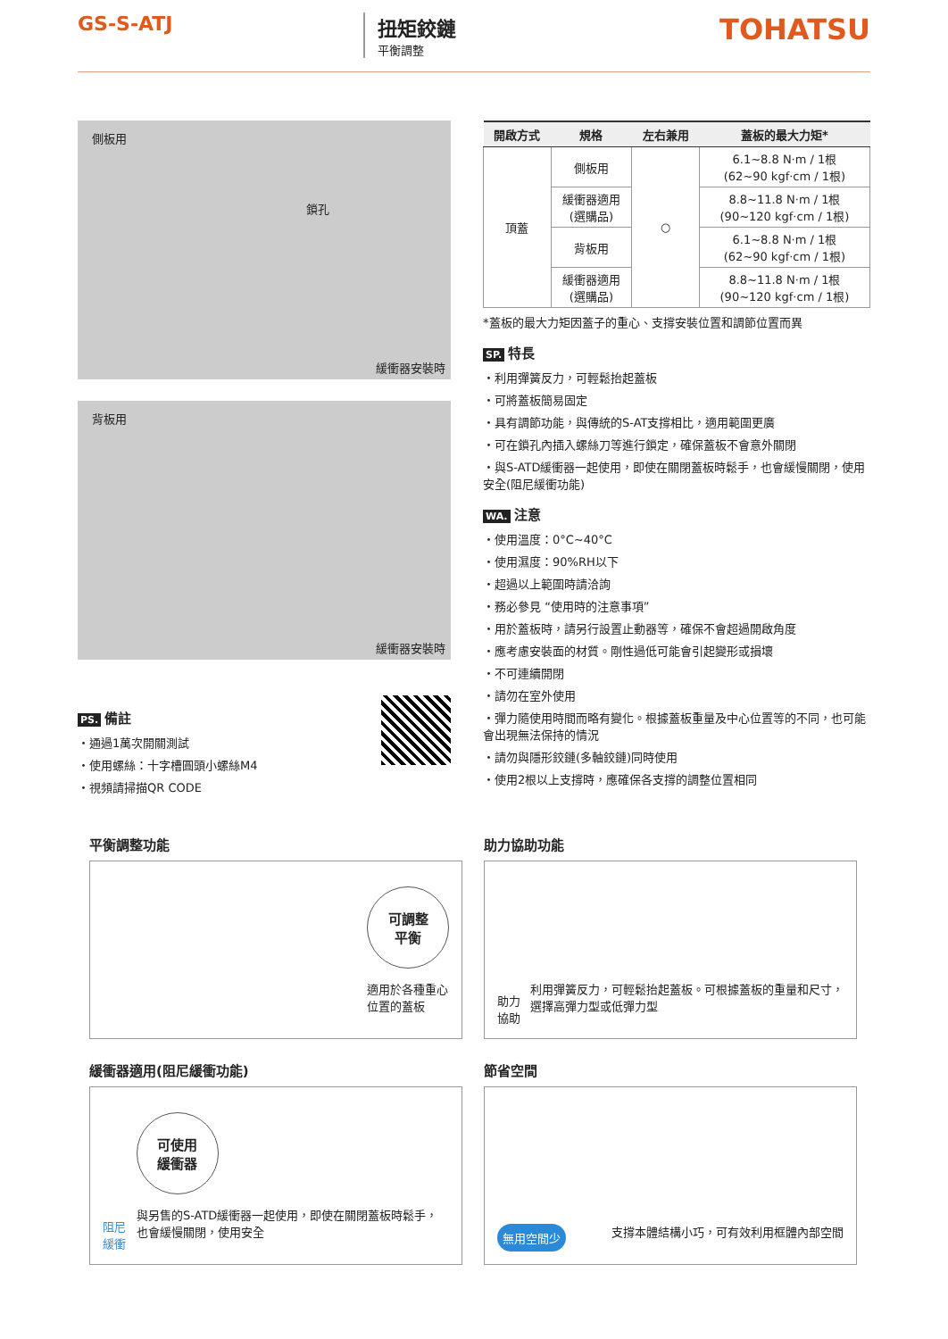GS-S-ATJ 扭矩鉸鏈
平衡調整
TOHATSU
側板用
鎖孔
緩衝器安裝時
背板用
緩衝器安裝時
PS. 備註
・通過1萬次開關測試
・使用螺絲：十字槽圓頭小螺絲M4
・視頻請掃描QR CODE
| 開啟方式 | 規格 | 左右兼用 | 蓋板的最大力矩* |
| --- | --- | --- | --- |
| 頂蓋 | 側板用 | ○ | 6.1~8.8 N·m / 1根 (62~90 kgf·cm / 1根) |
| | 緩衝器適用 (選購品) | | 8.8~11.8 N·m / 1根 (90~120 kgf·cm / 1根) |
| | 背板用 | | 6.1~8.8 N·m / 1根 (62~90 kgf·cm / 1根) |
| | 緩衝器適用 (選購品) | | 8.8~11.8 N·m / 1根 (90~120 kgf·cm / 1根) |
*蓋板的最大力矩因蓋子的重心、支撐安裝位置和調節位置而異
SP. 特長
・利用彈簧反力，可輕鬆抬起蓋板
・可將蓋板簡易固定
・具有調節功能，與傳統的S-AT支撐相比，適用範圍更廣
・可在鎖孔內插入螺絲刀等進行鎖定，確保蓋板不會意外關閉
・與S-ATD緩衝器一起使用，即使在關閉蓋板時鬆手，也會緩慢關閉，使用安全(阻尼緩衝功能)
WA. 注意
・使用溫度：0°C~40°C
・使用濕度：90%RH以下
・超過以上範圍時請洽詢
・務必參見 “使用時的注意事項”
・用於蓋板時，請另行設置止動器等，確保不會超過開啟角度
・應考慮安裝面的材質。剛性過低可能會引起變形或損壞
・不可連續開閉
・請勿在室外使用
・彈力隨使用時間而略有變化。根據蓋板重量及中心位置等的不同，也可能會出現無法保持的情況
・請勿與隱形鉸鏈(多軸鉸鏈)同時使用
・使用2根以上支撐時，應確保各支撐的調整位置相同
平衡調整功能
可調整
平衡
適用於各種重心
位置的蓋板
助力協助功能
助力協助
利用彈簧反力，可輕鬆抬起蓋板。可根據蓋板的重量和尺寸，選擇高彈力型或低彈力型
緩衝器適用(阻尼緩衝功能)
阻尼緩衝
可使用
緩衝器
與另售的S-ATD緩衝器一起使用，即使在關閉蓋板時鬆手，也會緩慢關閉，使用安全
節省空間
無用空間少
支撐本體結構小巧，可有效利用框體內部空間